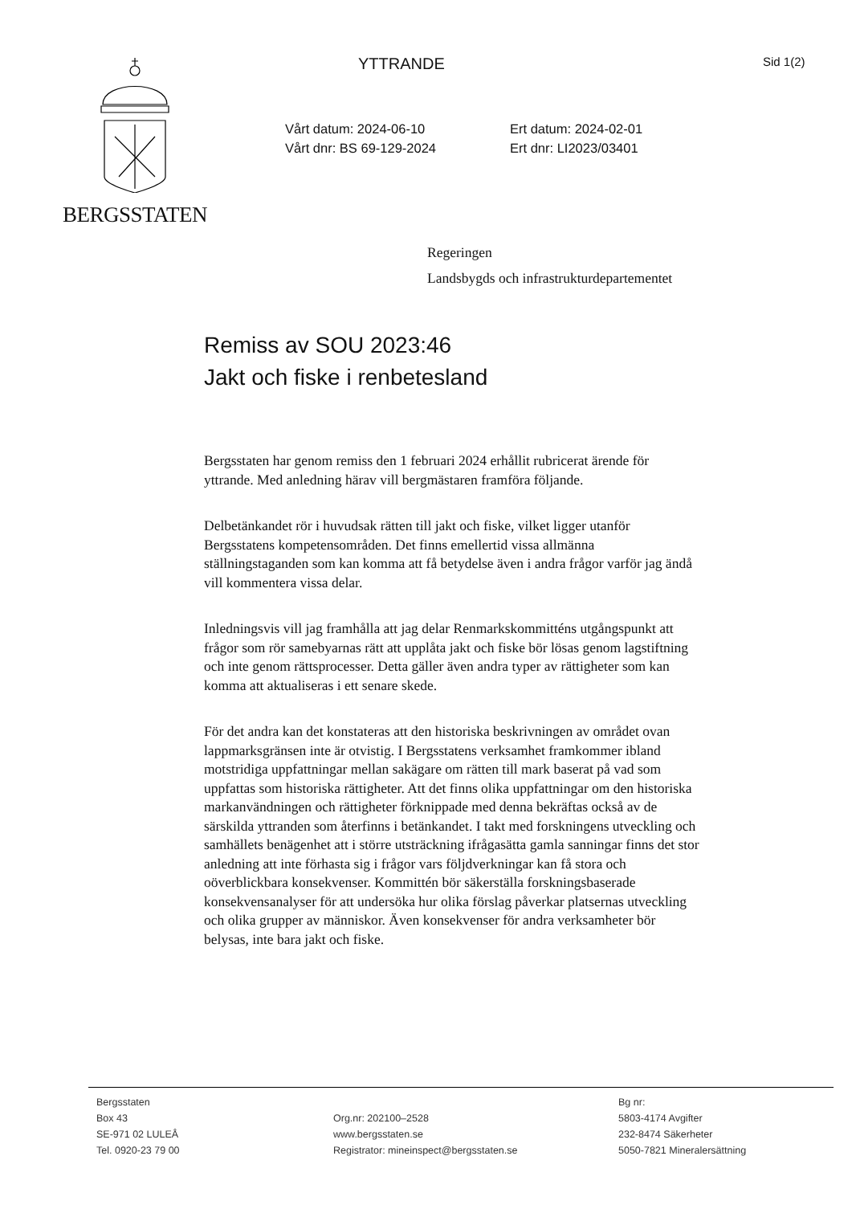BERGSSTATEN YTTRANDE Sid 1(2)
Vårt datum: 2024-06-10
Vårt dnr: BS 69-129-2024
Ert datum: 2024-02-01
Ert dnr: LI2023/03401
Regeringen
Landsbygds och infrastrukturdepartementet
Remiss av SOU 2023:46
Jakt och fiske i renbetesland
Bergsstaten har genom remiss den 1 februari 2024 erhållit rubricerat ärende för yttrande. Med anledning härav vill bergmästaren framföra följande.
Delbetänkandet rör i huvudsak rätten till jakt och fiske, vilket ligger utanför Bergsstatens kompetensområden. Det finns emellertid vissa allmänna ställningstaganden som kan komma att få betydelse även i andra frågor varför jag ändå vill kommentera vissa delar.
Inledningsvis vill jag framhålla att jag delar Renmarkskommitténs utgångspunkt att frågor som rör samebyarnas rätt att upplåta jakt och fiske bör lösas genom lagstiftning och inte genom rättsprocesser. Detta gäller även andra typer av rättigheter som kan komma att aktualiseras i ett senare skede.
För det andra kan det konstateras att den historiska beskrivningen av området ovan lappmarksgränsen inte är otvistig. I Bergsstatens verksamhet framkommer ibland motstridiga uppfattningar mellan sakägare om rätten till mark baserat på vad som uppfattas som historiska rättigheter. Att det finns olika uppfattningar om den historiska markanvändningen och rättigheter förknippade med denna bekräftas också av de särskilda yttranden som återfinns i betänkandet. I takt med forskningens utveckling och samhällets benägenhet att i större utsträckning ifrågasätta gamla sanningar finns det stor anledning att inte förhasta sig i frågor vars följdverkningar kan få stora och oöverblickbara konsekvenser. Kommittén bör säkerställa forskningsbaserade konsekvensanalyser för att undersöka hur olika förslag påverkar platsernas utveckling och olika grupper av människor. Även konsekvenser för andra verksamheter bör belysas, inte bara jakt och fiske.
Bergsstaten
Box 43
SE-971 02 LULEÅ
Tel. 0920-23 79 00
Org.nr: 202100–2528
www.bergsstaten.se
Registrator: mineinspect@bergsstaten.se
Bg nr:
5803-4174 Avgifter
232-8474 Säkerheter
5050-7821 Mineralersättning